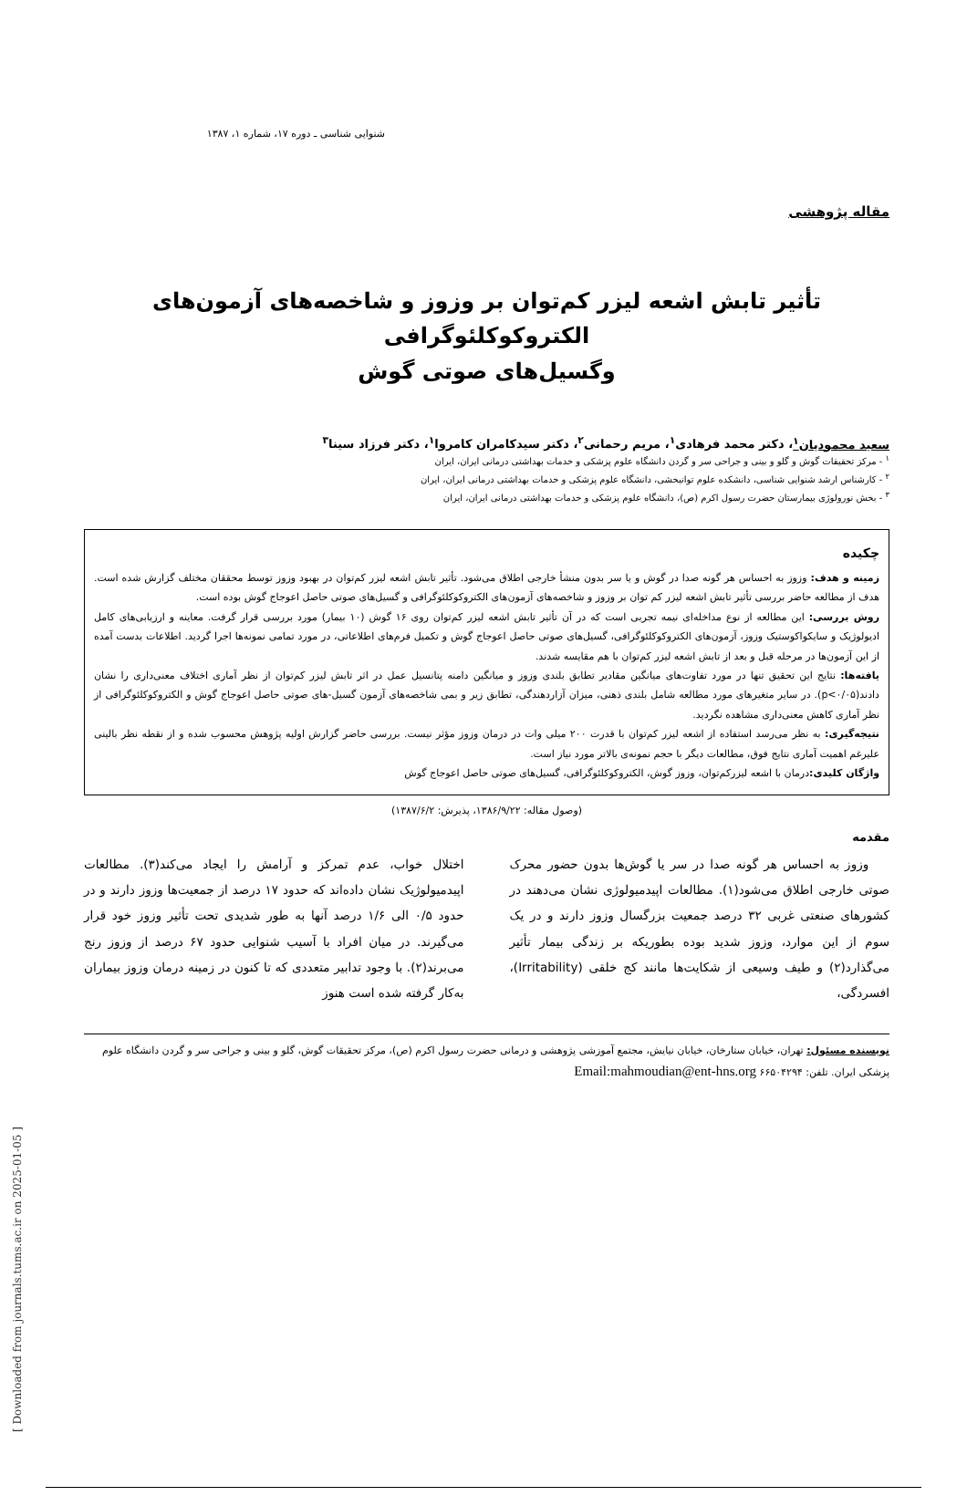شنوایی شناسی ـ دوره ۱۷، شماره ۱، ۱۳۸۷
مقاله پژوهشی
تأثیر تابش اشعه لیزر کم‌توان بر وزوز و شاخصه‌های آزمون‌های الکتروکوکلئوگرافی
وگسیل‌های صوتی گوش
سعید محمودیان<sup>۱</sup>، دکتر محمد فرهادی<sup>۱</sup>، مریم رحمانی<sup>۲</sup>، دکتر سیدکامران کامروا<sup>۱</sup>، دکتر فرزاد سینا<sup>۳</sup>
<sup>۱</sup> - مرکز تحقیقات گوش و گلو و بینی و جراحی سر و گردن دانشگاه علوم پزشکی و خدمات بهداشتی درمانی ایران، ایران
<sup>۲</sup> - کارشناس ارشد شنوایی شناسی، دانشکده علوم توانبخشی، دانشگاه علوم پزشکی و خدمات بهداشتی درمانی ایران، ایران
<sup>۳</sup> - بخش نورولوژی بیمارستان حضرت رسول اکرم (ص)، دانشگاه علوم پزشکی و خدمات بهداشتی درمانی ایران، ایران
چکیده
زمینه و هدف: وزوز به احساس هر گونه صدا در گوش و یا سر بدون منشأ خارجی اطلاق می‌شود. تأثیر تابش اشعه لیزر کم‌توان در بهبود وزوز توسط محققان مختلف گزارش شده است. هدف از مطالعه حاضر بررسی تأثیر تابش اشعه لیزر کم توان بر وزوز و شاخصه‌های آزمون‌های الکتروکوکلئوگرافی و گسیل‌های صوتی حاصل اعوجاج گوش بوده است.
روش بررسی: این مطالعه از نوع مداخله‌ای نیمه تجربی است که در آن تأثیر تابش اشعه لیزر کم‌توان روی ۱۶ گوش (۱۰ بیمار) مورد بررسی قرار گرفت. معاینه و ارزیابی‌های کامل ادیولوژیک و سایکواکوستیک وزوز، آزمون‌های الکتروکوکلئوگرافی، گسیل‌های صوتی حاصل اعوجاج گوش و تکمیل فرم‌های اطلاعاتی، در مورد تمامی نمونه‌ها اجرا گردید. اطلاعات بدست آمده از این آزمون‌ها در مرحله قبل و بعد از تابش اشعه لیزر کم‌توان با هم مقایسه شدند.
یافته‌ها: نتایج این تحقیق تنها در مورد تفاوت‌های میانگین مقادیر تطابق بلندی وزوز و میانگین دامنه پتانسیل عمل در اثر تابش لیزر کم‌توان از نظر آماری اختلاف معنی‌داری را نشان دادند(p<۰/۰۵). در سایر متغیرهای مورد مطالعه شامل بلندی ذهنی، میزان آزاردهندگی، تطابق زیر و بمی شاخصه‌های آزمون گسیل-های صوتی حاصل اعوجاج گوش و الکتروکوکلئوگرافی از نظر آماری کاهش معنی‌داری مشاهده نگردید.
نتیجه‌گیری: به نظر می‌رسد استفاده از اشعه لیزر کم‌توان با قدرت ۲۰۰ میلی وات در درمان وزوز مؤثر نیست. بررسی حاضر گزارش اولیه پژوهش محسوب شده و از نقطه نظر بالینی علیرغم اهمیت آماری نتایج فوق، مطالعات دیگر با حجم نمونه‌ی بالاتر مورد نیاز است.
واژگان کلیدی: درمان با اشعه لیزرکم‌توان، وزوز گوش، الکتروکوکلئوگرافی، گسیل‌های صوتی حاصل اعوجاج گوش
(وصول مقاله: ۱۳۸۶/۹/۲۲، پذیرش: ۱۳۸۷/۶/۲)
مقدمه
وزوز به احساس هر گونه صدا در سر یا گوش‌ها بدون حضور محرک صوتی خارجی اطلاق می‌شود(۱). مطالعات اپیدمیولوژی نشان می‌دهند در کشورهای صنعتی غربی ۳۲ درصد جمعیت بزرگسال وزوز دارند و در یک سوم از این موارد، وزوز شدید بوده بطوریکه بر زندگی بیمار تأثیر می‌گذارد(۲) و طیف وسیعی از شکایت‌ها مانند کج خلقی (Irritability)، افسردگی،
اختلال خواب، عدم تمرکز و آرامش را ایجاد می‌کند(۳). مطالعات اپیدمیولوژیک نشان داده‌اند که حدود ۱۷ درصد از جمعیت‌ها وزوز دارند و در حدود ۰/۵ الی ۱/۶ درصد آنها به طور شدیدی تحت تأثیر وزوز خود قرار می‌گیرند. در میان افراد با آسیب شنوایی حدود ۶۷ درصد از وزوز رنج می‌برند(۲). با وجود تدابیر متعددی که تا کنون در زمینه درمان وزوز بیماران به‌کار گرفته شده است هنوز
نویسنده مسئول: تهران، خیابان ستارخان، خیابان نیایش، مجتمع آموزشی پژوهشی و درمانی حضرت رسول اکرم (ص)، مرکز تحقیقات گوش، گلو و بینی و جراحی سر و گردن دانشگاه علوم پزشکی ایران. تلفن: ۶۶۵۰۴۲۹۴ Email:mahmoudian@ent-hns.org
[ Downloaded from journals.tums.ac.ir on 2025-01-05 ]